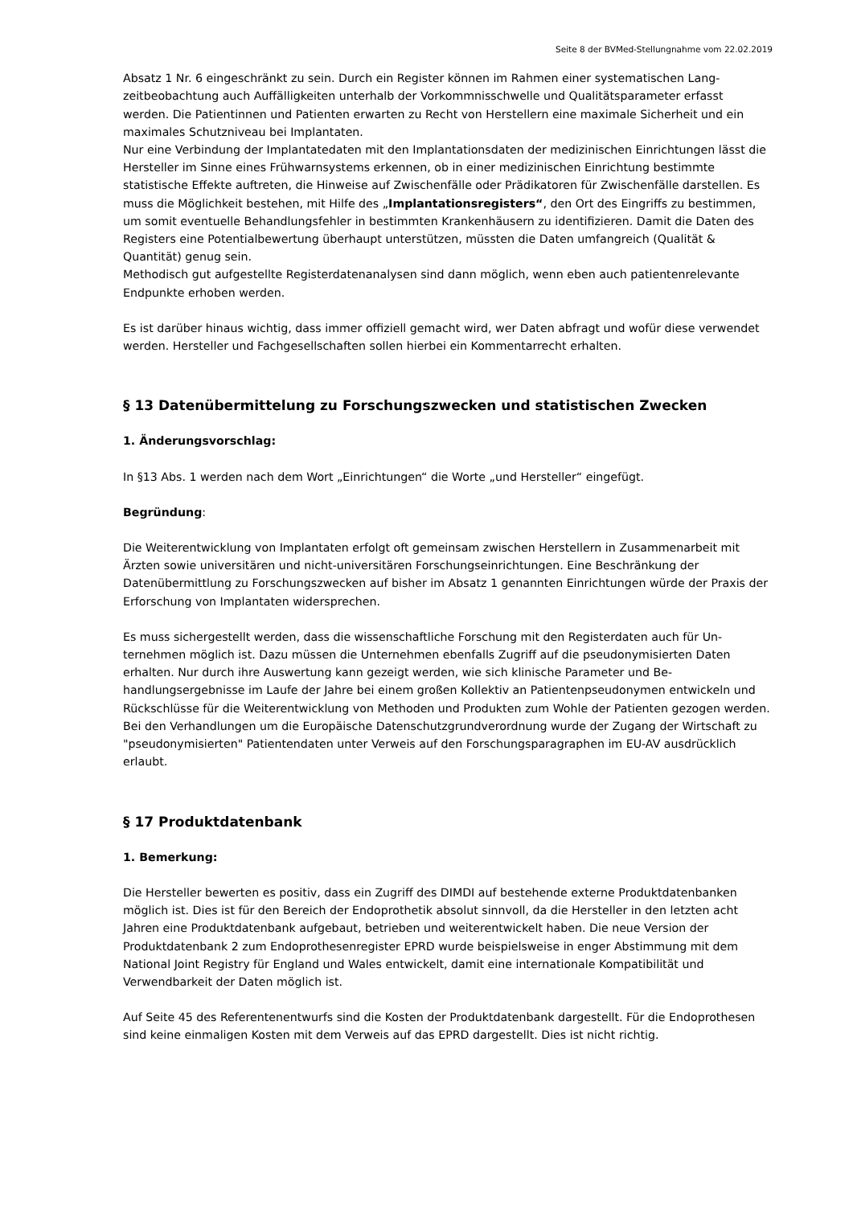Seite 8 der BVMed-Stellungnahme vom 22.02.2019
Absatz 1 Nr. 6 eingeschränkt zu sein. Durch ein Register können im Rahmen einer systematischen Lang­zeitbeobachtung auch Auffälligkeiten unterhalb der Vorkommnisschwelle und Qualitätsparameter er­fasst werden. Die Patientinnen und Patienten erwarten zu Recht von Herstellern eine maximale Sicher­heit und ein maximales Schutzniveau bei Implantaten.
Nur eine Verbindung der Implantatedaten mit den Implantationsdaten der medizinischen Einrichtungen lässt die Hersteller im Sinne eines Frühwarnsystems erkennen, ob in einer medizinischen Einrichtung bestimmte statistische Effekte auftreten, die Hinweise auf Zwischenfälle oder Prädikatoren für Zwi­schenfälle darstellen. Es muss die Möglichkeit bestehen, mit Hilfe des „Implantationsregisters“, den Ort des Eingriffs zu bestimmen, um somit eventuelle Behandlungsfehler in bestimmten Krankenhäusern zu identifizieren. Damit die Daten des Registers eine Potentialbewertung überhaupt unterstützen, müssten die Daten umfangreich (Qualität & Quantität) genug sein.
Methodisch gut aufgestellte Registerdatenanalysen sind dann möglich, wenn eben auch patientenrele­vante Endpunkte erhoben werden.
Es ist darüber hinaus wichtig, dass immer offiziell gemacht wird, wer Daten abfragt und wofür diese verwendet werden. Hersteller und Fachgesellschaften sollen hierbei ein Kommentarrecht erhalten.
§ 13 Datenübermittelung zu Forschungszwecken und statistischen Zwecken
1. Änderungsvorschlag:
In §13 Abs. 1 werden nach dem Wort „Einrichtungen“ die Worte „und Hersteller“ eingefügt.
Begründung:
Die Weiterentwicklung von Implantaten erfolgt oft gemeinsam zwischen Herstellern in Zusammenar­beit mit Ärzten sowie universitären und nicht-universitären Forschungseinrichtungen. Eine Beschrän­kung der Datenübermittlung zu Forschungszwecken auf bisher im Absatz 1 genannten Einrichtungen würde der Praxis der Erforschung von Implantaten widersprechen.
Es muss sichergestellt werden, dass die wissenschaftliche Forschung mit den Registerdaten auch für Un­ternehmen möglich ist. Dazu müssen die Unternehmen ebenfalls Zugriff auf die pseudonymisierten Da­ten erhalten. Nur durch ihre Auswertung kann gezeigt werden, wie sich klinische Parameter und Be­handlungsergebnisse im Laufe der Jahre bei einem großen Kollektiv an Patientenpseudonymen entwi­ckeln und Rückschlüsse für die Weiterentwicklung von Methoden und Produkten zum Wohle der Patien­ten gezogen werden. Bei den Verhandlungen um die Europäische Datenschutzgrundverordnung wurde der Zugang der Wirtschaft zu "pseudonymisierten" Patientendaten unter Verweis auf den Forschungs­paragraphen im EU-AV ausdrücklich erlaubt.
§ 17 Produktdatenbank
1. Bemerkung:
Die Hersteller bewerten es positiv, dass ein Zugriff des DIMDI auf bestehende externe Produktdatenban­ken möglich ist. Dies ist für den Bereich der Endoprothetik absolut sinnvoll, da die Hersteller in den letz­ten acht Jahren eine Produktdatenbank aufgebaut, betrieben und weiterentwickelt haben. Die neue Ver­sion der Produktdatenbank 2 zum Endoprothesenregister EPRD wurde beispielsweise in enger Abstim­mung mit dem National Joint Registry für England und Wales entwickelt, damit eine internationale Kompatibilität und Verwendbarkeit der Daten möglich ist.
Auf Seite 45 des Referentenentwurfs sind die Kosten der Produktdatenbank dargestellt. Für die Endopro­thesen sind keine einmaligen Kosten mit dem Verweis auf das EPRD dargestellt. Dies ist nicht richtig.